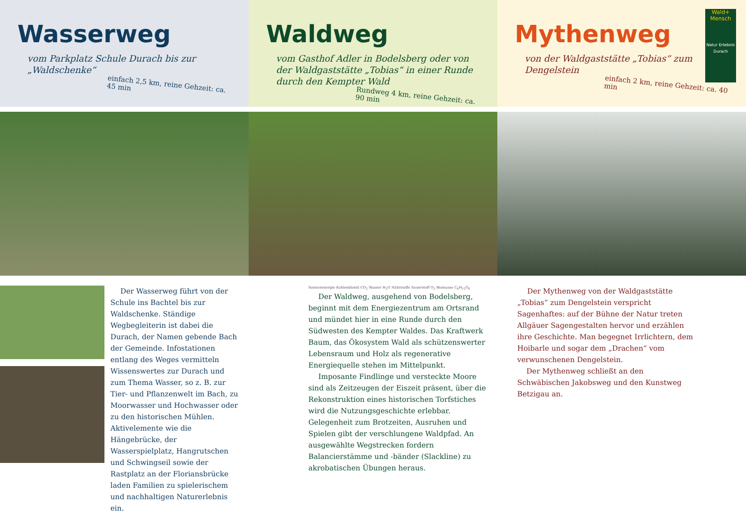Wasserweg
vom Parkplatz Schule Durach bis zur „Waldschenke“
einfach 2,5 km, reine Gehzeit: ca. 45 min
Der Wasserweg führt von der Schule ins Bachtel bis zur Waldschenke. Ständige Wegbegleiterin ist dabei die Durach, der Namen gebende Bach der Gemeinde. Infostationen entlang des Weges vermitteln Wissenswertes zur Durach und zum Thema Wasser, so z. B. zur Tier- und Pflanzenwelt im Bach, zu Moorwasser und Hochwasser oder zu den historischen Mühlen. Aktivelemente wie die Hängebrücke, der Wasserspielplatz, Hangrutschen und Schwingseil sowie der Rastplatz an der Floriansbrücke laden Familien zu spielerischem und nachhaltigen Naturerlebnis ein.
Waldweg
vom Gasthof Adler in Bodelsberg oder von der Waldgaststätte „Tobias“ in einer Runde durch den Kempter Wald
Rundweg 4 km, reine Gehzeit: ca. 90 min
Sonnenenergie Kohlendioxid CO<sub>2</sub> Wasser H<sub>2</sub>O Nährstoffe Sauerstoff O<sub>2</sub> Biomasse C<sub>6</sub>H<sub>12</sub>O<sub>6</sub>
Der Waldweg, ausgehend von Bodelsberg, beginnt mit dem Energiezentrum am Ortsrand und mündet hier in eine Runde durch den Südwesten des Kempter Waldes. Das Kraftwerk Baum, das Ökosystem Wald als schützenswerter Lebensraum und Holz als regenerative Energiequelle stehen im Mittelpunkt.
Imposante Findlinge und versteckte Moore sind als Zeitzeugen der Eiszeit präsent, über die Rekonstruktion eines historischen Torfstiches wird die Nutzungsgeschichte erlebbar. Gelegenheit zum Brotzeiten, Ausruhen und Spielen gibt der verschlungene Waldpfad. An ausgewählte Wegstrecken fordern Balancierstämme und -bänder (Slackline) zu akrobatischen Übungen heraus.
Mythenweg
von der Waldgaststätte „Tobias“ zum Dengelstein
einfach 2 km, reine Gehzeit: ca. 40 min
Wald+ Mensch
Natur Erlebnis Durach
Der Mythenweg von der Waldgaststätte „Tobias“ zum Dengelstein verspricht Sagenhaftes: auf der Bühne der Natur treten Allgäuer Sagengestalten hervor und erzählen ihre Geschichte. Man begegnet Irrlichtern, dem Hoibarle und sogar dem „Drachen“ vom verwunschenen Dengelstein.
Der Mythenweg schließt an den Schwäbischen Jakobsweg und den Kunstweg Betzigau an.